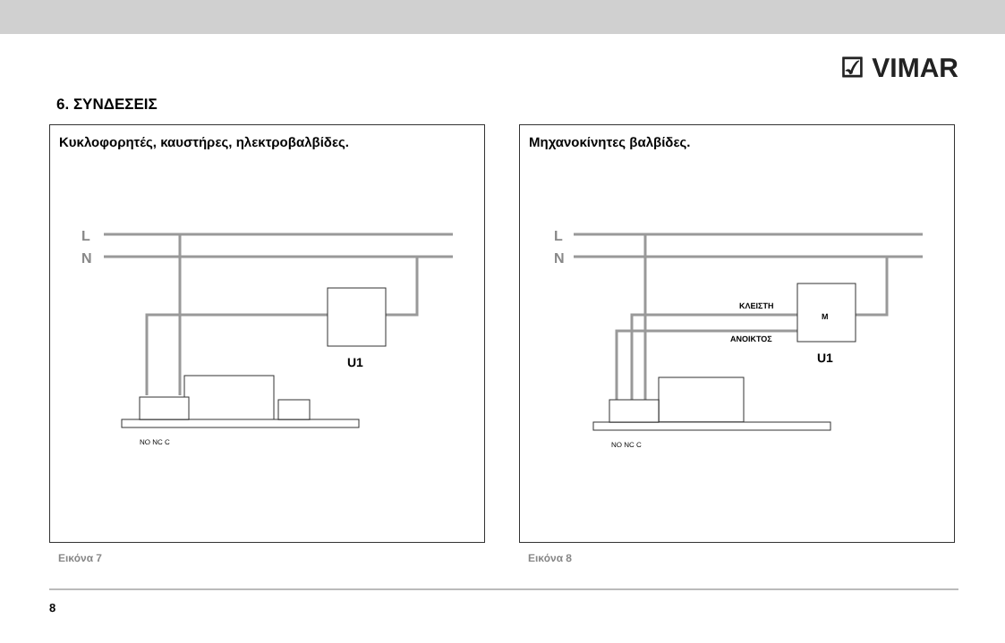☑ VIMAR
6. ΣΥΝΔΕΣΕΙΣ
Κυκλοφορητές, καυστήρες, ηλεκτροβαλβίδες.
L
N
U1
NO NC C
Εικόνα 7
Μηχανοκίνητες βαλβίδες.
L
N
ΚΛΕΙΣΤΗ
ΑΝΟΙΚΤΟΣ
M
U1
NO NC C
Εικόνα 8
8